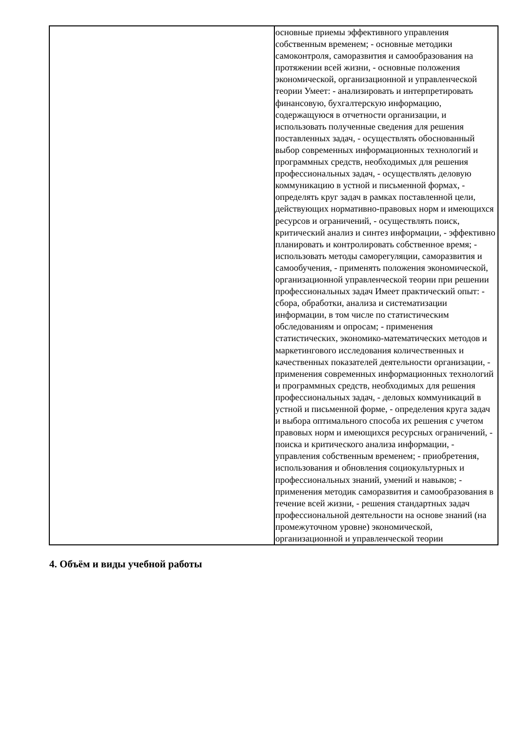| | основные приемы эффективного управления собственным временем; - основные методики самоконтроля, саморазвития и самообразования на протяжении всей жизни, - основные положения экономической, организационной и управленческой теории Умеет: - анализировать и интерпретировать финансовую, бухгалтерскую информацию, содержащуюся в отчетности организации, и использовать полученные сведения для решения поставленных задач, - осуществлять обоснованный выбор современных информационных технологий и программных средств, необходимых для решения профессиональных задач, - осуществлять деловую коммуникацию в устной и письменной формах, - определять круг задач в рамках поставленной цели, действующих нормативно-правовых норм и имеющихся ресурсов и ограничений, - осуществлять поиск, критический анализ и синтез информации, - эффективно планировать и контролировать собственное время; - использовать методы саморегуляции, саморазвития и самообучения, - применять положения экономической, организационной управленческой теории при решении профессиональных задач Имеет практический опыт: - сбора, обработки, анализа и систематизации информации, в том числе по статистическим обследованиям и опросам; - применения статистических, экономико-математических методов и маркетингового исследования количественных и качественных показателей деятельности организации, - применения современных информационных технологий и программных средств, необходимых для решения профессиональных задач, - деловых коммуникаций в устной и письменной форме, - определения круга задач и выбора оптимального способа их решения с учетом правовых норм и имеющихся ресурсных ограничений, - поиска и критического анализа информации, - управления собственным временем; - приобретения, использования и обновления социокультурных и профессиональных знаний, умений и навыков; - применения методик саморазвития и самообразования в течение всей жизни, - решения стандартных задач профессиональной деятельности на основе знаний (на промежуточном уровне) экономической, организационной и управленческой теории |
4. Объём и виды учебной работы